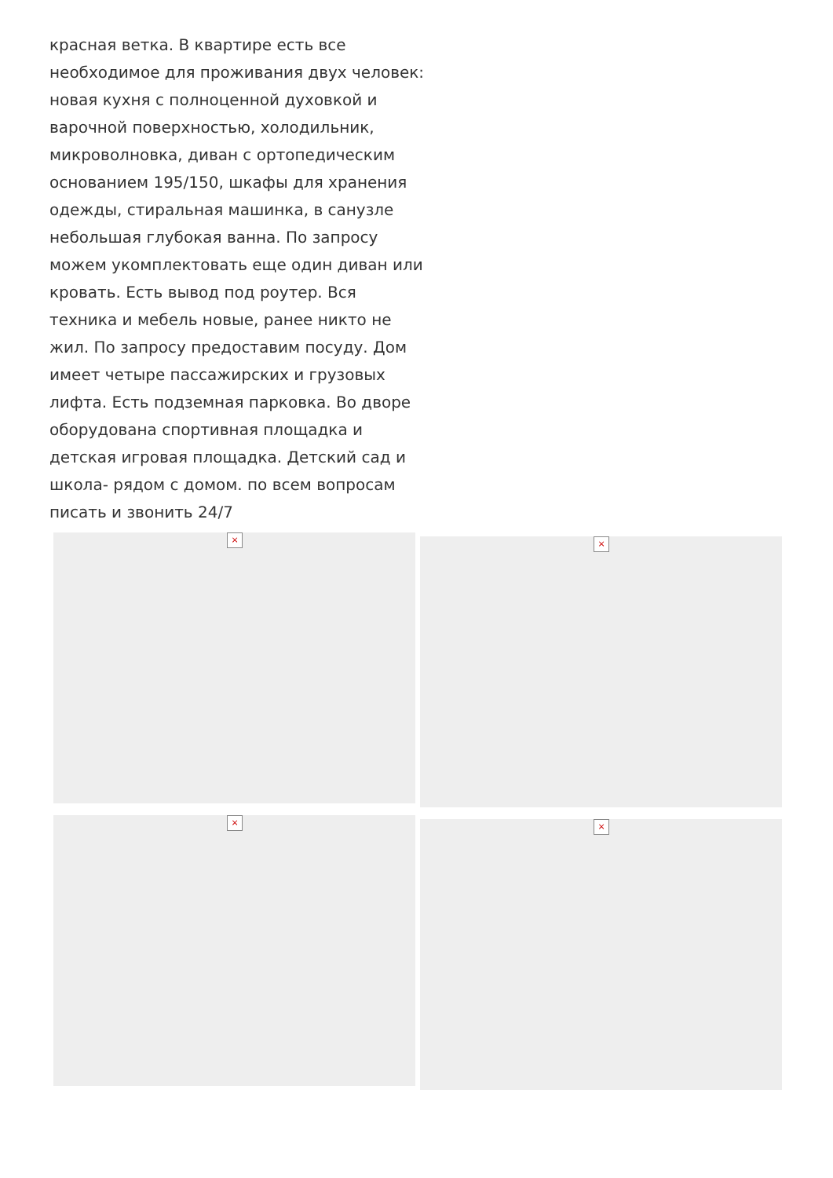красная ветка. В квартире есть все необходимое для проживания двух человек: новая кухня с полноценной духовкой и варочной поверхностью, холодильник, микроволновка, диван с ортопедическим основанием 195/150, шкафы для хранения одежды, стиральная машинка, в санузле небольшая глубокая ванна. По запросу можем укомплектовать еще один диван или кровать. Есть вывод под роутер. Вся техника и мебель новые, ранее никто не жил. По запросу предоставим посуду. Дом имеет четыре пассажирских и грузовых лифта. Есть подземная парковка. Во дворе оборудована спортивная площадка и детская игровая площадка. Детский сад и школа- рядом с домом. по всем вопросам писать и звонить 24/7
×
×
×
×